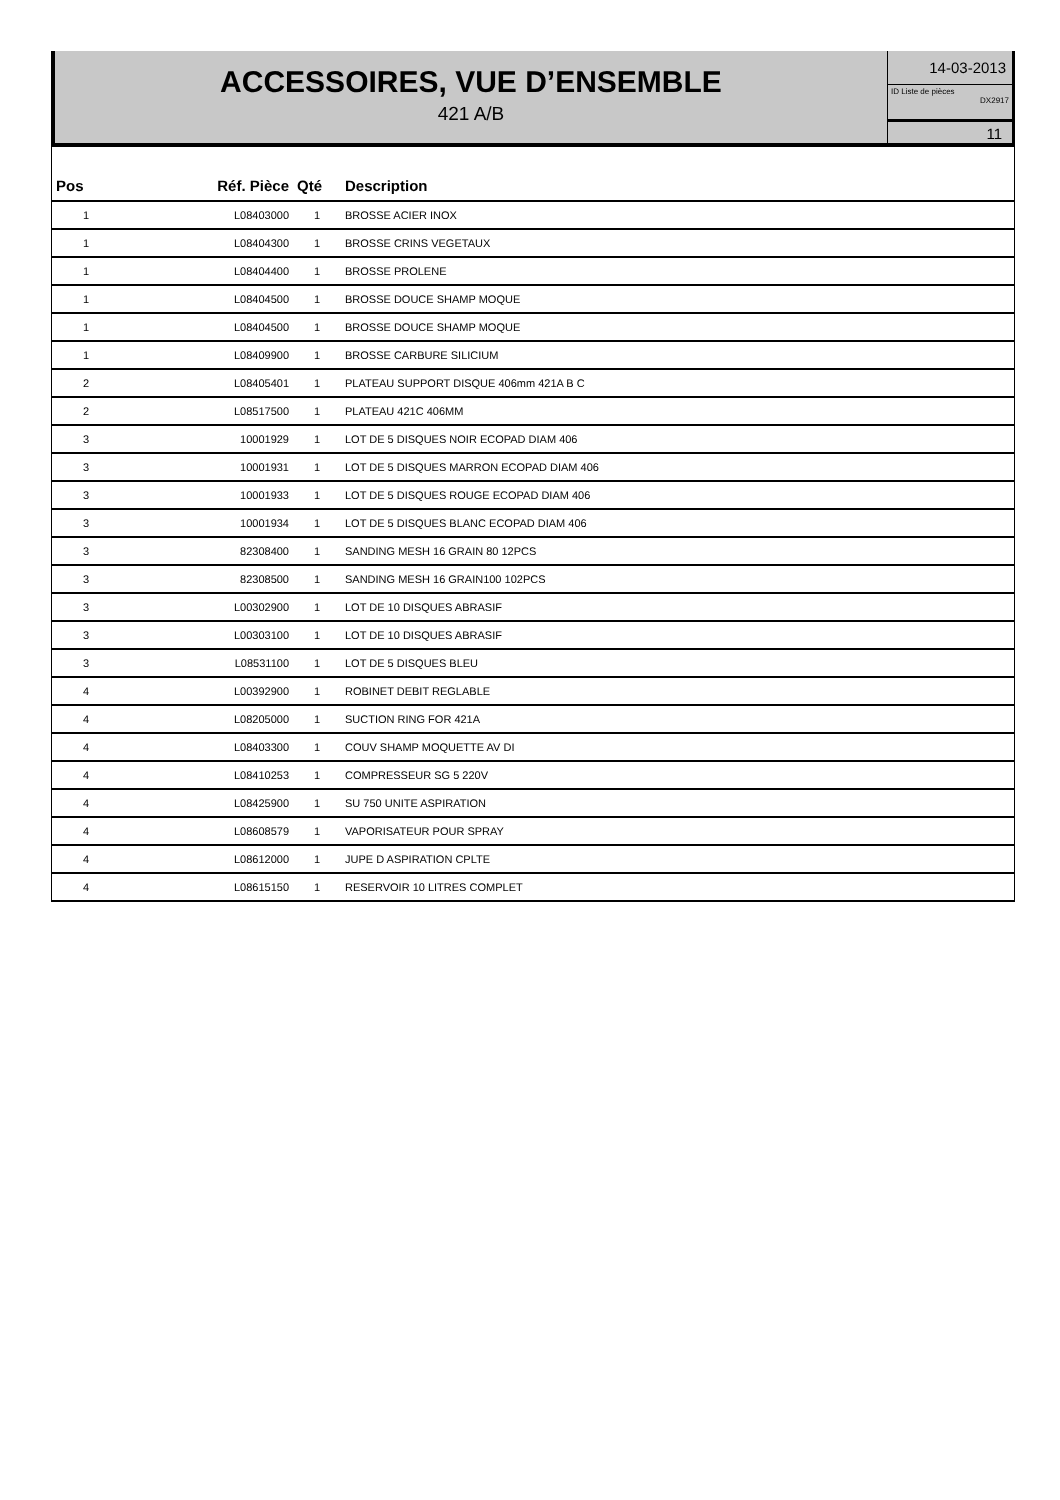ACCESSOIRES, VUE D’ENSEMBLE
421 A/B
14-03-2013
ID Liste de pièces
DX2917
11
| Pos | Réf. Pièce | Qté | Description |
| --- | --- | --- | --- |
| 1 | L08403000 | 1 | BROSSE ACIER INOX |
| 1 | L08404300 | 1 | BROSSE CRINS VEGETAUX |
| 1 | L08404400 | 1 | BROSSE PROLENE |
| 1 | L08404500 | 1 | BROSSE DOUCE SHAMP MOQUE |
| 1 | L08404500 | 1 | BROSSE DOUCE SHAMP MOQUE |
| 1 | L08409900 | 1 | BROSSE CARBURE SILICIUM |
| 2 | L08405401 | 1 | PLATEAU SUPPORT DISQUE 406mm 421A B C |
| 2 | L08517500 | 1 | PLATEAU 421C 406MM |
| 3 | 10001929 | 1 | LOT DE 5 DISQUES NOIR ECOPAD DIAM 406 |
| 3 | 10001931 | 1 | LOT DE 5 DISQUES MARRON ECOPAD DIAM 406 |
| 3 | 10001933 | 1 | LOT DE 5 DISQUES ROUGE ECOPAD DIAM 406 |
| 3 | 10001934 | 1 | LOT DE 5 DISQUES BLANC ECOPAD DIAM 406 |
| 3 | 82308400 | 1 | SANDING MESH 16 GRAIN 80 12PCS |
| 3 | 82308500 | 1 | SANDING MESH 16 GRAIN100 102PCS |
| 3 | L00302900 | 1 | LOT DE 10 DISQUES ABRASIF |
| 3 | L00303100 | 1 | LOT DE 10 DISQUES ABRASIF |
| 3 | L08531100 | 1 | LOT DE 5 DISQUES BLEU |
| 4 | L00392900 | 1 | ROBINET DEBIT REGLABLE |
| 4 | L08205000 | 1 | SUCTION RING FOR 421A |
| 4 | L08403300 | 1 | COUV SHAMP MOQUETTE AV DI |
| 4 | L08410253 | 1 | COMPRESSEUR SG 5 220V |
| 4 | L08425900 | 1 | SU 750 UNITE ASPIRATION |
| 4 | L08608579 | 1 | VAPORISATEUR POUR SPRAY |
| 4 | L08612000 | 1 | JUPE D ASPIRATION CPLTE |
| 4 | L08615150 | 1 | RESERVOIR 10 LITRES COMPLET |